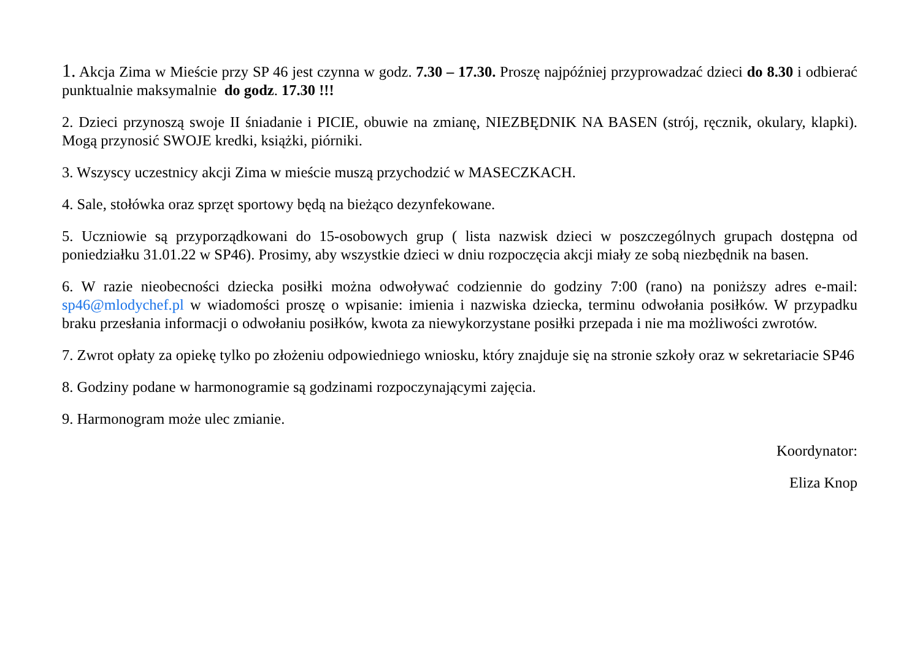1. Akcja Zima w Mieście przy SP 46 jest czynna w godz. 7.30 – 17.30. Proszę najpóźniej przyprowadzać dzieci do 8.30 i odbierać punktualnie maksymalnie do godz. 17.30 !!!
2. Dzieci przynoszą swoje II śniadanie i PICIE, obuwie na zmianę, NIEZBĘDNIK NA BASEN (strój, ręcznik, okulary, klapki). Mogą przynosić SWOJE kredki, książki, piórniki.
3. Wszyscy uczestnicy akcji Zima w mieście muszą przychodzić w MASECZKACH.
4. Sale, stołówka oraz sprzęt sportowy będą na bieżąco dezynfekowane.
5. Uczniowie są przyporządkowani do 15-osobowych grup ( lista nazwisk dzieci w poszczególnych grupach dostępna od poniedziałku 31.01.22 w SP46). Prosimy, aby wszystkie dzieci w dniu rozpoczęcia akcji miały ze sobą niezbędnik na basen.
6. W razie nieobecności dziecka posiłki można odwoływać codziennie do godziny 7:00 (rano) na poniższy adres e-mail: sp46@mlodychef.pl w wiadomości proszę o wpisanie: imienia i nazwiska dziecka, terminu odwołania posiłków. W przypadku braku przesłania informacji o odwołaniu posiłków, kwota za niewykorzystane posiłki przepada i nie ma możliwości zwrotów.
7. Zwrot opłaty za opiekę tylko po złożeniu odpowiedniego wniosku, który znajduje się na stronie szkoły oraz w sekretariacie SP46
8. Godziny podane w harmonogramie są godzinami rozpoczynającymi zajęcia.
9. Harmonogram może ulec zmianie.
Koordynator:
Eliza Knop